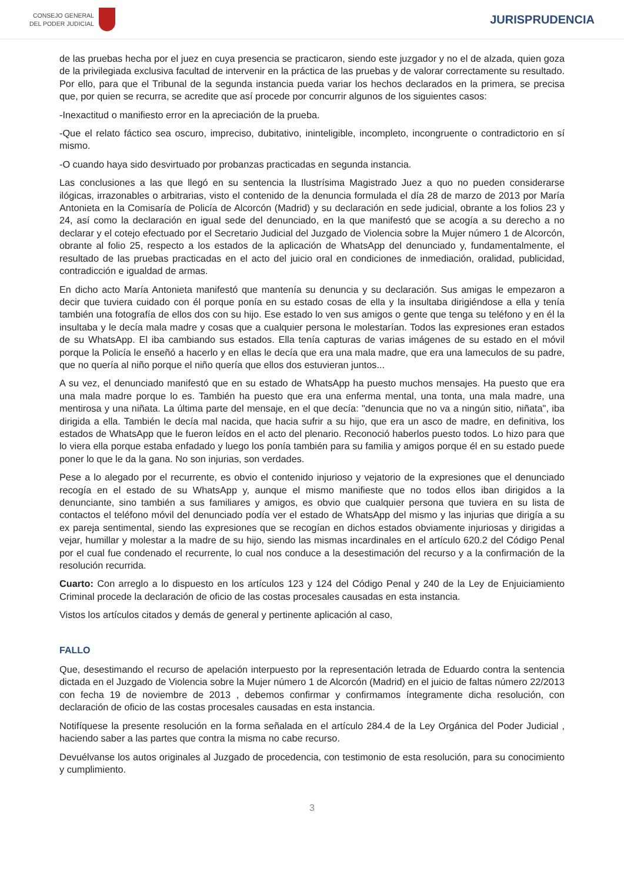CONSEJO GENERAL
DEL PODER JUDICIAL
JURISPRUDENCIA
de las pruebas hecha por el juez en cuya presencia se practicaron, siendo este juzgador y no el de alzada, quien goza de la privilegiada exclusiva facultad de intervenir en la práctica de las pruebas y de valorar correctamente su resultado. Por ello, para que el Tribunal de la segunda instancia pueda variar los hechos declarados en la primera, se precisa que, por quien se recurra, se acredite que así procede por concurrir algunos de los siguientes casos:
-Inexactitud o manifiesto error en la apreciación de la prueba.
-Que el relato fáctico sea oscuro, impreciso, dubitativo, ininteligible, incompleto, incongruente o contradictorio en sí mismo.
-O cuando haya sido desvirtuado por probanzas practicadas en segunda instancia.
Las conclusiones a las que llegó en su sentencia la Ilustrísima Magistrado Juez a quo no pueden considerarse ilógicas, irrazonables o arbitrarias, visto el contenido de la denuncia formulada el día 28 de marzo de 2013 por María Antonieta en la Comisaría de Policía de Alcorcón (Madrid) y su declaración en sede judicial, obrante a los folios 23 y 24, así como la declaración en igual sede del denunciado, en la que manifestó que se acogía a su derecho a no declarar y el cotejo efectuado por el Secretario Judicial del Juzgado de Violencia sobre la Mujer número 1 de Alcorcón, obrante al folio 25, respecto a los estados de la aplicación de WhatsApp del denunciado y, fundamentalmente, el resultado de las pruebas practicadas en el acto del juicio oral en condiciones de inmediación, oralidad, publicidad, contradicción e igualdad de armas.
En dicho acto María Antonieta manifestó que mantenía su denuncia y su declaración. Sus amigas le empezaron a decir que tuviera cuidado con él porque ponía en su estado cosas de ella y la insultaba dirigiéndose a ella y tenía también una fotografía de ellos dos con su hijo. Ese estado lo ven sus amigos o gente que tenga su teléfono y en él la insultaba y le decía mala madre y cosas que a cualquier persona le molestarían. Todos las expresiones eran estados de su WhatsApp. El iba cambiando sus estados. Ella tenía capturas de varias imágenes de su estado en el móvil porque la Policía le enseñó a hacerlo y en ellas le decía que era una mala madre, que era una lameculos de su padre, que no quería al niño porque el niño quería que ellos dos estuvieran juntos...
A su vez, el denunciado manifestó que en su estado de WhatsApp ha puesto muchos mensajes. Ha puesto que era una mala madre porque lo es. También ha puesto que era una enferma mental, una tonta, una mala madre, una mentirosa y una niñata. La última parte del mensaje, en el que decía: "denuncia que no va a ningún sitio, niñata", iba dirigida a ella. También le decía mal nacida, que hacia sufrir a su hijo, que era un asco de madre, en definitiva, los estados de WhatsApp que le fueron leídos en el acto del plenario. Reconoció haberlos puesto todos. Lo hizo para que lo viera ella porque estaba enfadado y luego los ponía también para su familia y amigos porque él en su estado puede poner lo que le da la gana. No son injurias, son verdades.
Pese a lo alegado por el recurrente, es obvio el contenido injurioso y vejatorio de la expresiones que el denunciado recogía en el estado de su WhatsApp y, aunque el mismo manifieste que no todos ellos iban dirigidos a la denunciante, sino también a sus familiares y amigos, es obvio que cualquier persona que tuviera en su lista de contactos el teléfono móvil del denunciado podía ver el estado de WhatsApp del mismo y las injurias que dirigía a su ex pareja sentimental, siendo las expresiones que se recogían en dichos estados obviamente injuriosas y dirigidas a vejar, humillar y molestar a la madre de su hijo, siendo las mismas incardinales en el artículo 620.2 del Código Penal por el cual fue condenado el recurrente, lo cual nos conduce a la desestimación del recurso y a la confirmación de la resolución recurrida.
Cuarto: Con arreglo a lo dispuesto en los artículos 123 y 124 del Código Penal y 240 de la Ley de Enjuiciamiento Criminal procede la declaración de oficio de las costas procesales causadas en esta instancia.
Vistos los artículos citados y demás de general y pertinente aplicación al caso,
FALLO
Que, desestimando el recurso de apelación interpuesto por la representación letrada de Eduardo contra la sentencia dictada en el Juzgado de Violencia sobre la Mujer número 1 de Alcorcón (Madrid) en el juicio de faltas número 22/2013 con fecha 19 de noviembre de 2013 , debemos confirmar y confirmamos íntegramente dicha resolución, con declaración de oficio de las costas procesales causadas en esta instancia.
Notifíquese la presente resolución en la forma señalada en el artículo 284.4 de la Ley Orgánica del Poder Judicial , haciendo saber a las partes que contra la misma no cabe recurso.
Devuélvanse los autos originales al Juzgado de procedencia, con testimonio de esta resolución, para su conocimiento y cumplimiento.
3